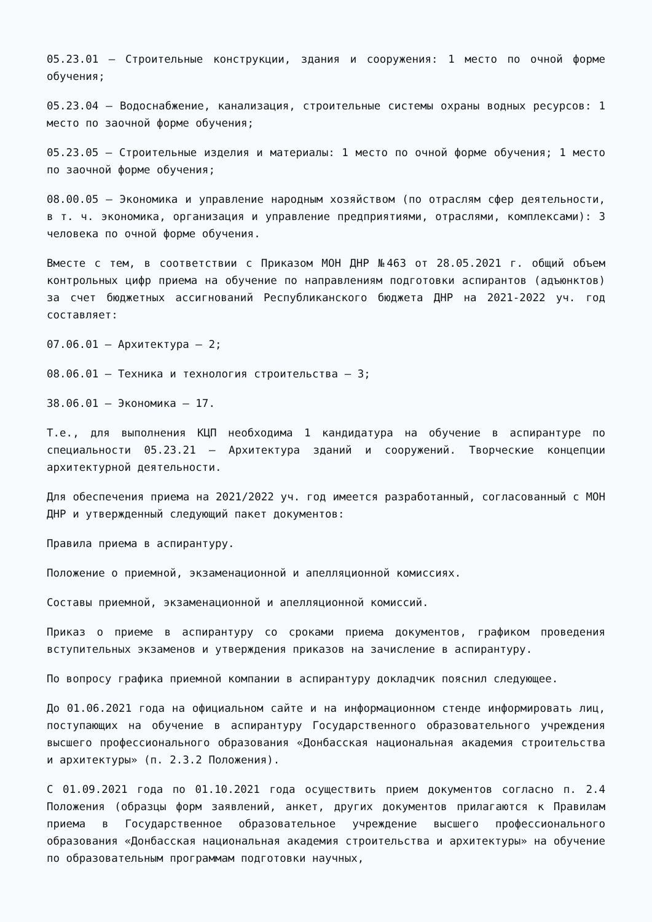05.23.01 – Строительные конструкции, здания и сооружения: 1 место по очной форме обучения;
05.23.04 – Водоснабжение, канализация, строительные системы охраны водных ресурсов: 1 место по заочной форме обучения;
05.23.05 – Строительные изделия и материалы: 1 место по очной форме обучения; 1 место по заочной форме обучения;
08.00.05 – Экономика и управление народным хозяйством (по отраслям сфер деятельности, в т. ч. экономика, организация и управление предприятиями, отраслями, комплексами): 3 человека по очной форме обучения.
Вместе с тем, в соответствии с Приказом МОН ДНР №463 от 28.05.2021 г. общий объем контрольных цифр приема на обучение по направлениям подготовки аспирантов (адъюнктов) за счет бюджетных ассигнований Республиканского бюджета ДНР на 2021-2022 уч. год составляет:
07.06.01 – Архитектура – 2;
08.06.01 – Техника и технология строительства – 3;
38.06.01 – Экономика – 17.
Т.е., для выполнения КЦП необходима 1 кандидатура на обучение в аспирантуре по специальности 05.23.21 – Архитектура зданий и сооружений. Творческие концепции архитектурной деятельности.
Для обеспечения приема на 2021/2022 уч. год имеется разработанный, согласованный с МОН ДНР и утвержденный следующий пакет документов:
Правила приема в аспирантуру.
Положение о приемной, экзаменационной и апелляционной комиссиях.
Составы приемной, экзаменационной и апелляционной комиссий.
Приказ о приеме в аспирантуру со сроками приема документов, графиком проведения вступительных экзаменов и утверждения приказов на зачисление в аспирантуру.
По вопросу графика приемной компании в аспирантуру докладчик пояснил следующее.
До 01.06.2021 года на официальном сайте и на информационном стенде информировать лиц, поступающих на обучение в аспирантуру Государственного образовательного учреждения высшего профессионального образования «Донбасская национальная академия строительства и архитектуры» (п. 2.3.2 Положения).
С 01.09.2021 года по 01.10.2021 года осуществить прием документов согласно п. 2.4 Положения (образцы форм заявлений, анкет, других документов прилагаются к Правилам приема в Государственное образовательное учреждение высшего профессионального образования «Донбасская национальная академия строительства и архитектуры» на обучение по образовательным программам подготовки научных,